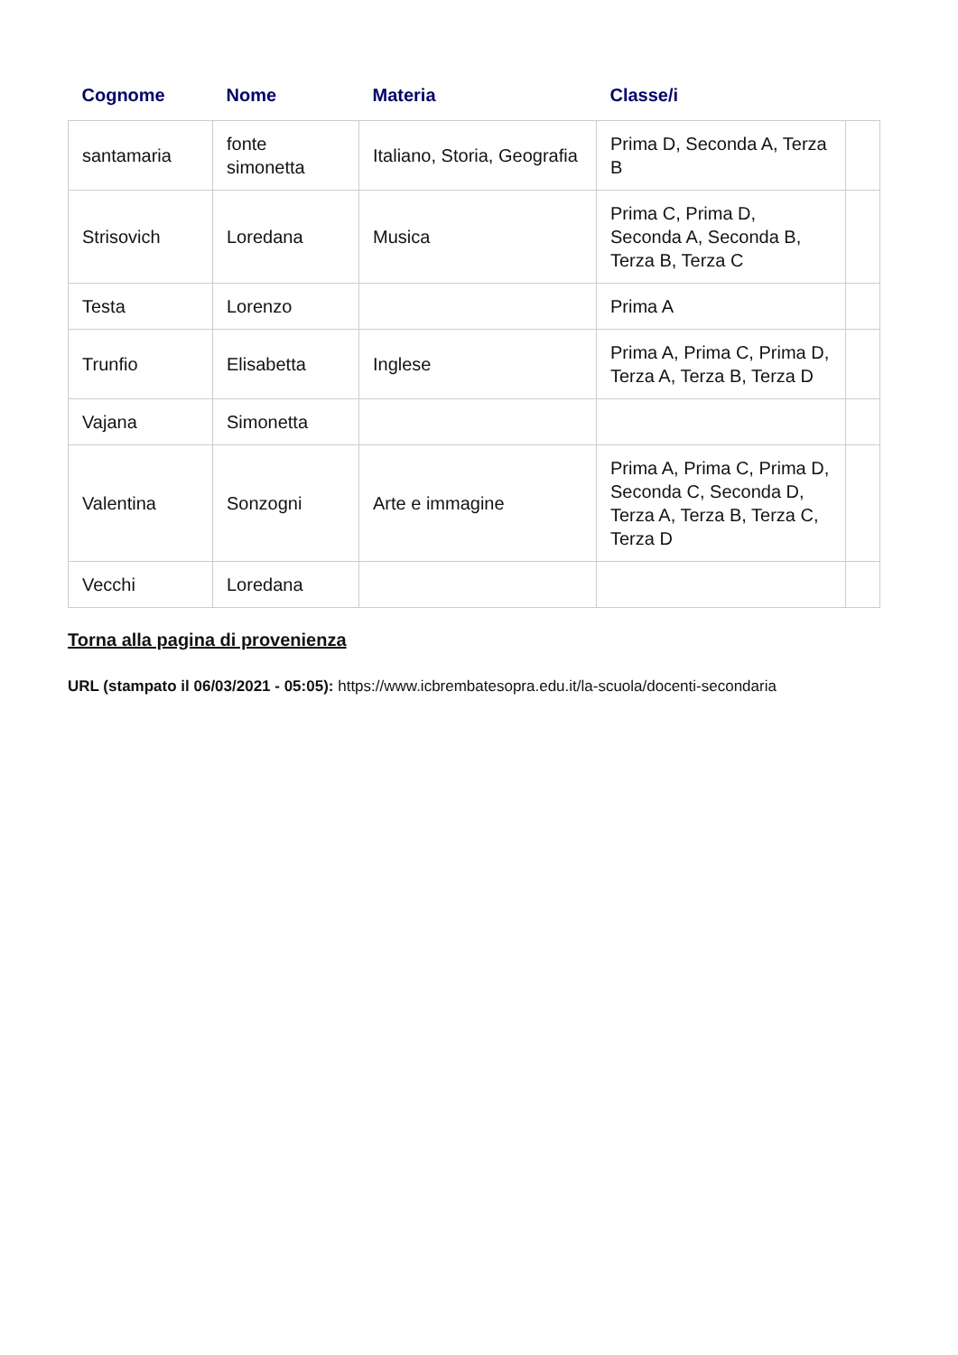| Cognome | Nome | Materia | Classe/i | |
| --- | --- | --- | --- | --- |
| santamaria | fonte simonetta | Italiano, Storia, Geografia | Prima D, Seconda A, Terza B | |
| Strisovich | Loredana | Musica | Prima C, Prima D, Seconda A, Seconda B, Terza B, Terza C | |
| Testa | Lorenzo | | Prima A | |
| Trunfio | Elisabetta | Inglese | Prima A, Prima C, Prima D, Terza A, Terza B, Terza D | |
| Vajana | Simonetta | | | |
| Valentina | Sonzogni | Arte e immagine | Prima A, Prima C, Prima D, Seconda C, Seconda D, Terza A, Terza B, Terza C, Terza D | |
| Vecchi | Loredana | | | |
Torna alla pagina di provenienza
URL (stampato il 06/03/2021 - 05:05): https://www.icbrembatesopra.edu.it/la-scuola/docenti-secondaria